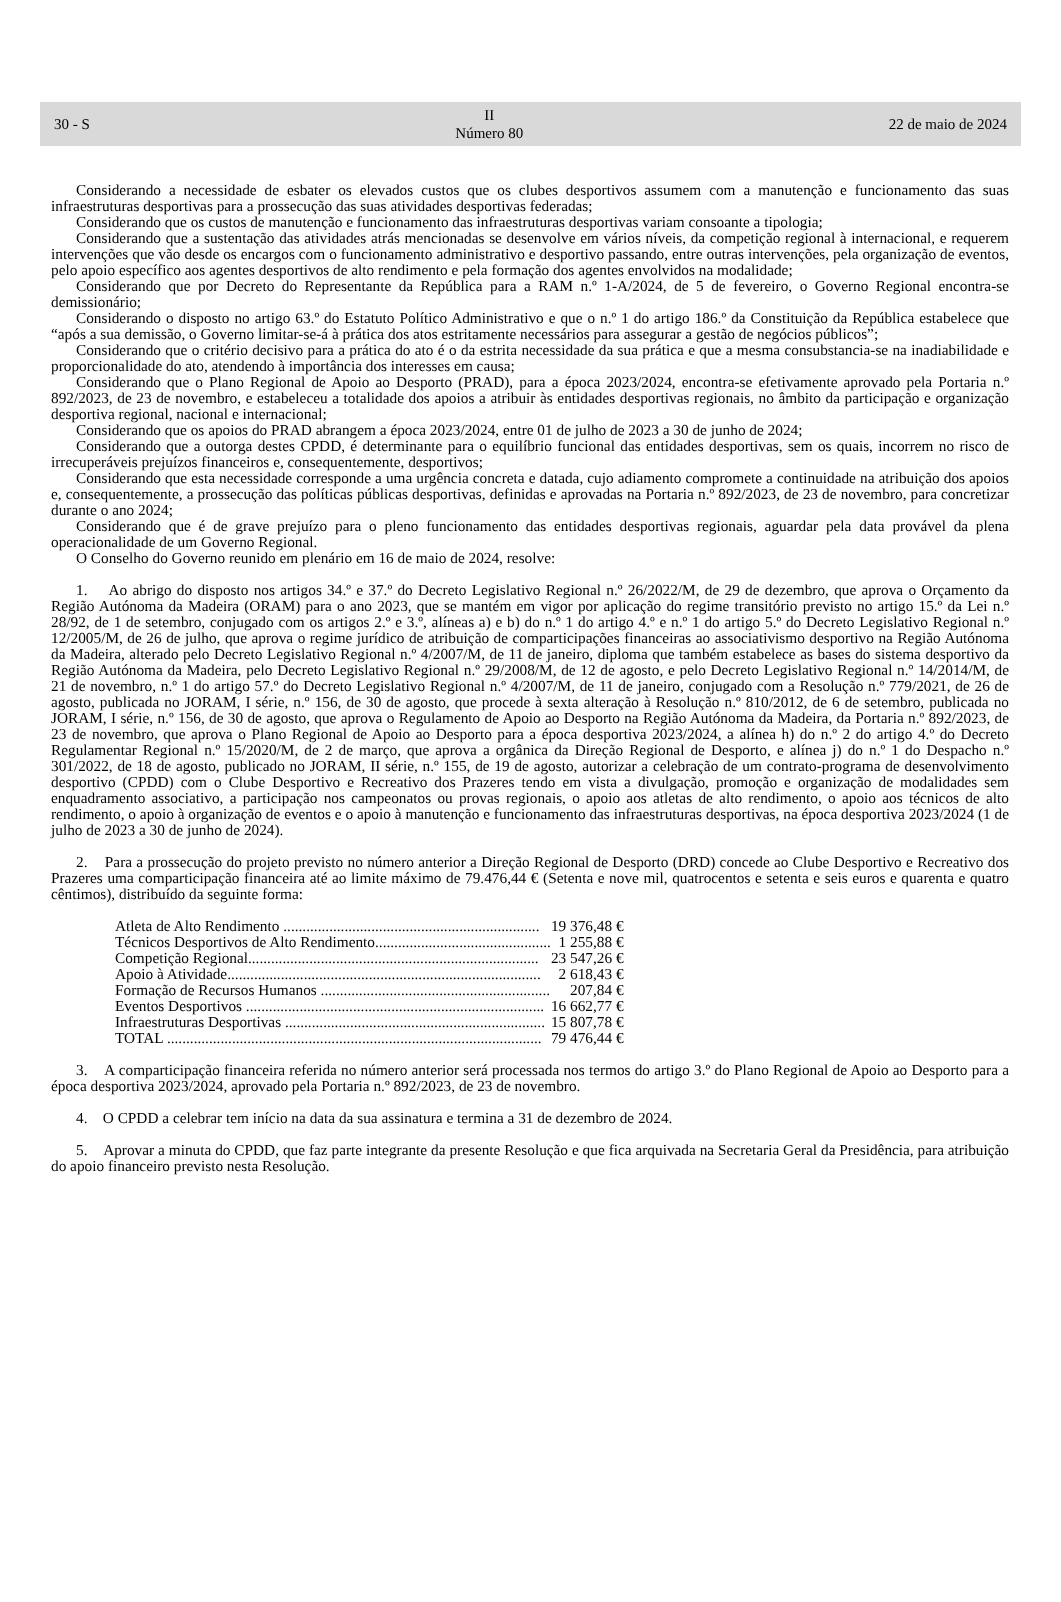30 - S II
Número 80 22 de maio de 2024
Considerando a necessidade de esbater os elevados custos que os clubes desportivos assumem com a manutenção e funcionamento das suas infraestruturas desportivas para a prossecução das suas atividades desportivas federadas;
Considerando que os custos de manutenção e funcionamento das infraestruturas desportivas variam consoante a tipologia;
Considerando que a sustentação das atividades atrás mencionadas se desenvolve em vários níveis, da competição regional à internacional, e requerem intervenções que vão desde os encargos com o funcionamento administrativo e desportivo passando, entre outras intervenções, pela organização de eventos, pelo apoio específico aos agentes desportivos de alto rendimento e pela formação dos agentes envolvidos na modalidade;
Considerando que por Decreto do Representante da República para a RAM n.º 1-A/2024, de 5 de fevereiro, o Governo Regional encontra-se demissionário;
Considerando o disposto no artigo 63.º do Estatuto Político Administrativo e que o n.º 1 do artigo 186.º da Constituição da República estabelece que “após a sua demissão, o Governo limitar-se-á à prática dos atos estritamente necessários para assegurar a gestão de negócios públicos”;
Considerando que o critério decisivo para a prática do ato é o da estrita necessidade da sua prática e que a mesma consubstancia-se na inadiabilidade e proporcionalidade do ato, atendendo à importância dos interesses em causa;
Considerando que o Plano Regional de Apoio ao Desporto (PRAD), para a época 2023/2024, encontra-se efetivamente aprovado pela Portaria n.º 892/2023, de 23 de novembro, e estabeleceu a totalidade dos apoios a atribuir às entidades desportivas regionais, no âmbito da participação e organização desportiva regional, nacional e internacional;
Considerando que os apoios do PRAD abrangem a época 2023/2024, entre 01 de julho de 2023 a 30 de junho de 2024;
Considerando que a outorga destes CPDD, é determinante para o equilíbrio funcional das entidades desportivas, sem os quais, incorrem no risco de irrecuperáveis prejuízos financeiros e, consequentemente, desportivos;
Considerando que esta necessidade corresponde a uma urgência concreta e datada, cujo adiamento compromete a continuidade na atribuição dos apoios e, consequentemente, a prossecução das políticas públicas desportivas, definidas e aprovadas na Portaria n.º 892/2023, de 23 de novembro, para concretizar durante o ano 2024;
Considerando que é de grave prejuízo para o pleno funcionamento das entidades desportivas regionais, aguardar pela data provável da plena operacionalidade de um Governo Regional.
O Conselho do Governo reunido em plenário em 16 de maio de 2024, resolve:
1. Ao abrigo do disposto nos artigos 34.º e 37.º do Decreto Legislativo Regional n.º 26/2022/M, de 29 de dezembro, que aprova o Orçamento da Região Autónoma da Madeira (ORAM) para o ano 2023, que se mantém em vigor por aplicação do regime transitório previsto no artigo 15.º da Lei n.º 28/92, de 1 de setembro, conjugado com os artigos 2.º e 3.º, alíneas a) e b) do n.º 1 do artigo 4.º e n.º 1 do artigo 5.º do Decreto Legislativo Regional n.º 12/2005/M, de 26 de julho, que aprova o regime jurídico de atribuição de comparticipações financeiras ao associativismo desportivo na Região Autónoma da Madeira, alterado pelo Decreto Legislativo Regional n.º 4/2007/M, de 11 de janeiro, diploma que também estabelece as bases do sistema desportivo da Região Autónoma da Madeira, pelo Decreto Legislativo Regional n.º 29/2008/M, de 12 de agosto, e pelo Decreto Legislativo Regional n.º 14/2014/M, de 21 de novembro, n.º 1 do artigo 57.º do Decreto Legislativo Regional n.º 4/2007/M, de 11 de janeiro, conjugado com a Resolução n.º 779/2021, de 26 de agosto, publicada no JORAM, I série, n.º 156, de 30 de agosto, que procede à sexta alteração à Resolução n.º 810/2012, de 6 de setembro, publicada no JORAM, I série, n.º 156, de 30 de agosto, que aprova o Regulamento de Apoio ao Desporto na Região Autónoma da Madeira, da Portaria n.º 892/2023, de 23 de novembro, que aprova o Plano Regional de Apoio ao Desporto para a época desportiva 2023/2024, a alínea h) do n.º 2 do artigo 4.º do Decreto Regulamentar Regional n.º 15/2020/M, de 2 de março, que aprova a orgânica da Direção Regional de Desporto, e alínea j) do n.º 1 do Despacho n.º 301/2022, de 18 de agosto, publicado no JORAM, II série, n.º 155, de 19 de agosto, autorizar a celebração de um contrato-programa de desenvolvimento desportivo (CPDD) com o Clube Desportivo e Recreativo dos Prazeres tendo em vista a divulgação, promoção e organização de modalidades sem enquadramento associativo, a participação nos campeonatos ou provas regionais, o apoio aos atletas de alto rendimento, o apoio aos técnicos de alto rendimento, o apoio à organização de eventos e o apoio à manutenção e funcionamento das infraestruturas desportivas, na época desportiva 2023/2024 (1 de julho de 2023 a 30 de junho de 2024).
2. Para a prossecução do projeto previsto no número anterior a Direção Regional de Desporto (DRD) concede ao Clube Desportivo e Recreativo dos Prazeres uma comparticipação financeira até ao limite máximo de 79.476,44 € (Setenta e nove mil, quatrocentos e setenta e seis euros e quarenta e quatro cêntimos), distribuído da seguinte forma:
| Atleta de Alto Rendimento ................................................................... | 19 376,48 € |
| Técnicos Desportivos de Alto Rendimento.............................................. | 1 255,88 € |
| Competição Regional............................................................................ | 23 547,26 € |
| Apoio à Atividade.................................................................................. | 2 618,43 € |
| Formação de Recursos Humanos ............................................................ | 207,84 € |
| Eventos Desportivos .............................................................................. | 16 662,77 € |
| Infraestruturas Desportivas .................................................................... | 15 807,78 € |
| TOTAL .................................................................................................. | 79 476,44 € |
3. A comparticipação financeira referida no número anterior será processada nos termos do artigo 3.º do Plano Regional de Apoio ao Desporto para a época desportiva 2023/2024, aprovado pela Portaria n.º 892/2023, de 23 de novembro.
4. O CPDD a celebrar tem início na data da sua assinatura e termina a 31 de dezembro de 2024.
5. Aprovar a minuta do CPDD, que faz parte integrante da presente Resolução e que fica arquivada na Secretaria Geral da Presidência, para atribuição do apoio financeiro previsto nesta Resolução.